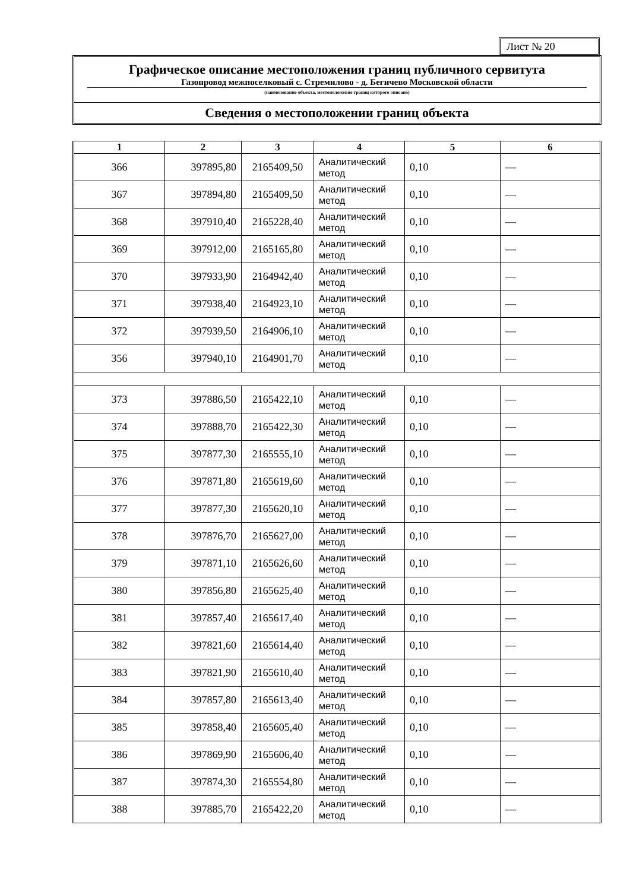Лист № 20
Графическое описание местоположения границ публичного сервитута
Газопровод межпоселковый с. Стремилово - д. Бегичево Московской области
(наименование объекта, местоположение границ которого описано)
Сведения о местоположении границ объекта
| 1 | 2 | 3 | 4 | 5 | 6 |
| --- | --- | --- | --- | --- | --- |
| 366 | 397895,80 | 2165409,50 | Аналитический метод | 0,10 | — |
| 367 | 397894,80 | 2165409,50 | Аналитический метод | 0,10 | — |
| 368 | 397910,40 | 2165228,40 | Аналитический метод | 0,10 | — |
| 369 | 397912,00 | 2165165,80 | Аналитический метод | 0,10 | — |
| 370 | 397933,90 | 2164942,40 | Аналитический метод | 0,10 | — |
| 371 | 397938,40 | 2164923,10 | Аналитический метод | 0,10 | — |
| 372 | 397939,50 | 2164906,10 | Аналитический метод | 0,10 | — |
| 356 | 397940,10 | 2164901,70 | Аналитический метод | 0,10 | — |
| 373 | 397886,50 | 2165422,10 | Аналитический метод | 0,10 | — |
| 374 | 397888,70 | 2165422,30 | Аналитический метод | 0,10 | — |
| 375 | 397877,30 | 2165555,10 | Аналитический метод | 0,10 | — |
| 376 | 397871,80 | 2165619,60 | Аналитический метод | 0,10 | — |
| 377 | 397877,30 | 2165620,10 | Аналитический метод | 0,10 | — |
| 378 | 397876,70 | 2165627,00 | Аналитический метод | 0,10 | — |
| 379 | 397871,10 | 2165626,60 | Аналитический метод | 0,10 | — |
| 380 | 397856,80 | 2165625,40 | Аналитический метод | 0,10 | — |
| 381 | 397857,40 | 2165617,40 | Аналитический метод | 0,10 | — |
| 382 | 397821,60 | 2165614,40 | Аналитический метод | 0,10 | — |
| 383 | 397821,90 | 2165610,40 | Аналитический метод | 0,10 | — |
| 384 | 397857,80 | 2165613,40 | Аналитический метод | 0,10 | — |
| 385 | 397858,40 | 2165605,40 | Аналитический метод | 0,10 | — |
| 386 | 397869,90 | 2165606,40 | Аналитический метод | 0,10 | — |
| 387 | 397874,30 | 2165554,80 | Аналитический метод | 0,10 | — |
| 388 | 397885,70 | 2165422,20 | Аналитический метод | 0,10 | — |